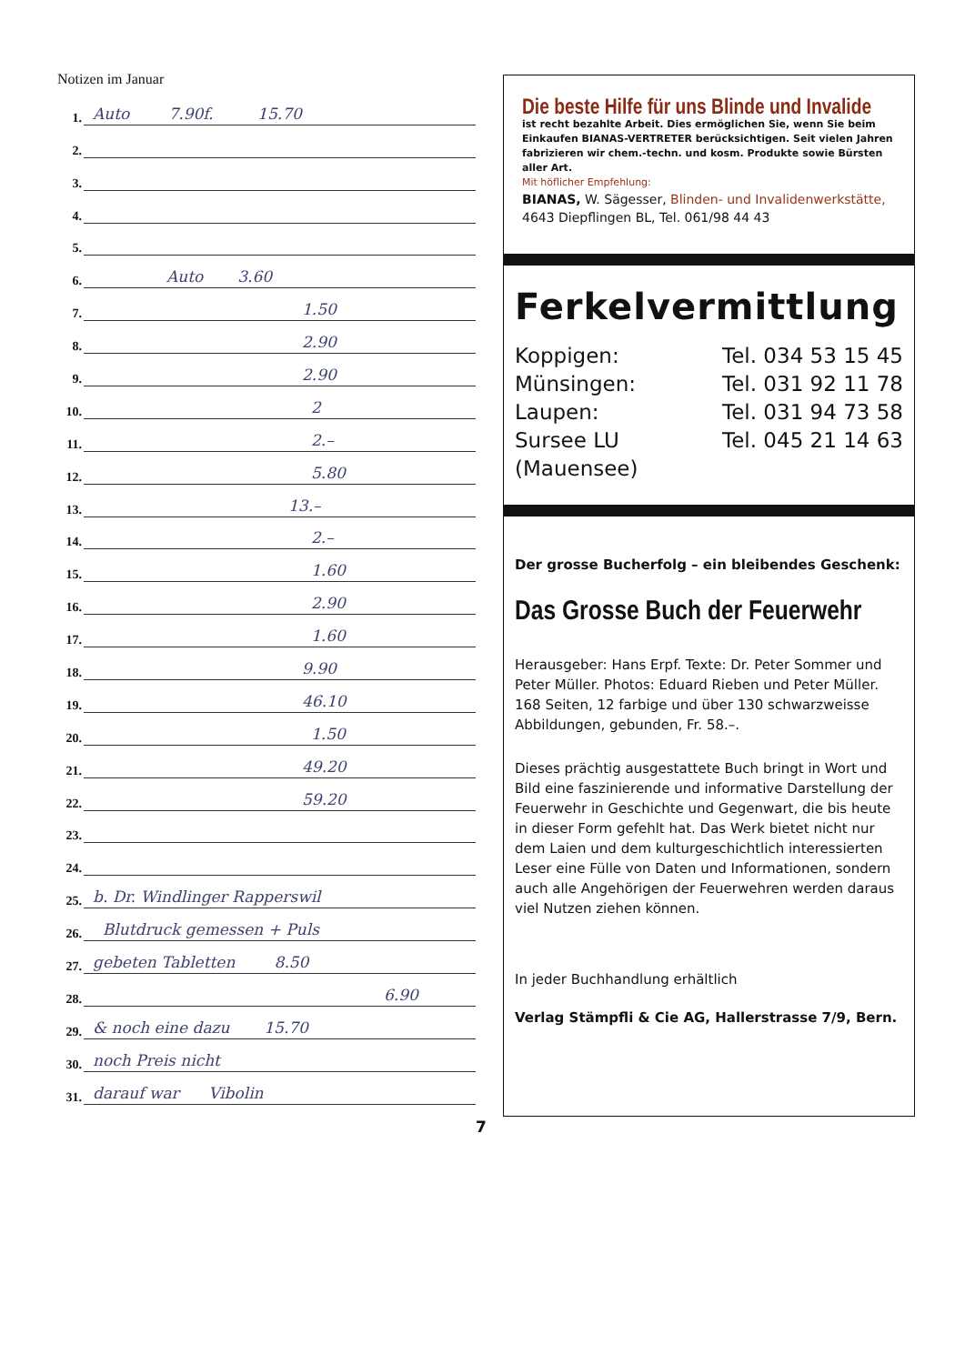Notizen im Januar
1. Auto 7.90f. 15.70
2.
3.
4.
5.
6. Auto 3.60
7. 1.50
8. 2.90
9. 2.90
10. 2
11. 2.–
12. 5.80
13. 13.–
14. 2.–
15. 1.60
16. 2.90
17. 1.60
18. 9.90
19. 46.10
20. 1.50
21. 49.20
22. 59.20
23.
24.
25. b. Dr. Windlinger Rapperswil
26. Blutdruck gemessen + Puls
27. gebeten Tabletten 8.50
28. 6.90
29. & noch eine dazu 15.70
30. noch Preis nicht
31. darauf war Vibolin
7
Die beste Hilfe für uns Blinde und Invalide
ist recht bezahlte Arbeit. Dies ermöglichen Sie, wenn Sie beim Einkaufen BIANAS-VERTRETER berücksichtigen. Seit vielen Jahren fabrizieren wir chem.-techn. und kosm. Produkte sowie Bürsten aller Art.
Mit höflicher Empfehlung:
BIANAS, W. Sägesser, Blinden- und Invalidenwerkstätte,
4643 Diepflingen BL, Tel. 061/98 44 43
Ferkelvermittlung
Koppigen: Tel. 034 53 15 45
Münsingen: Tel. 031 92 11 78
Laupen: Tel. 031 94 73 58
Sursee LU Tel. 045 21 14 63
(Mauensee)
Der grosse Bucherfolg – ein bleibendes Geschenk:
Das Grosse Buch der Feuerwehr
Herausgeber: Hans Erpf. Texte: Dr. Peter Sommer und Peter Müller. Photos: Eduard Rieben und Peter Müller. 168 Seiten, 12 farbige und über 130 schwarzweisse Abbildungen, gebunden, Fr. 58.–.
Dieses prächtig ausgestattete Buch bringt in Wort und Bild eine faszinierende und informative Darstellung der Feuerwehr in Geschichte und Gegenwart, die bis heute in dieser Form gefehlt hat. Das Werk bietet nicht nur dem Laien und dem kulturgeschichtlich interessierten Leser eine Fülle von Daten und Informationen, sondern auch alle Angehörigen der Feuerwehren werden daraus viel Nutzen ziehen können.
In jeder Buchhandlung erhältlich
Verlag Stämpfli & Cie AG, Hallerstrasse 7/9, Bern.